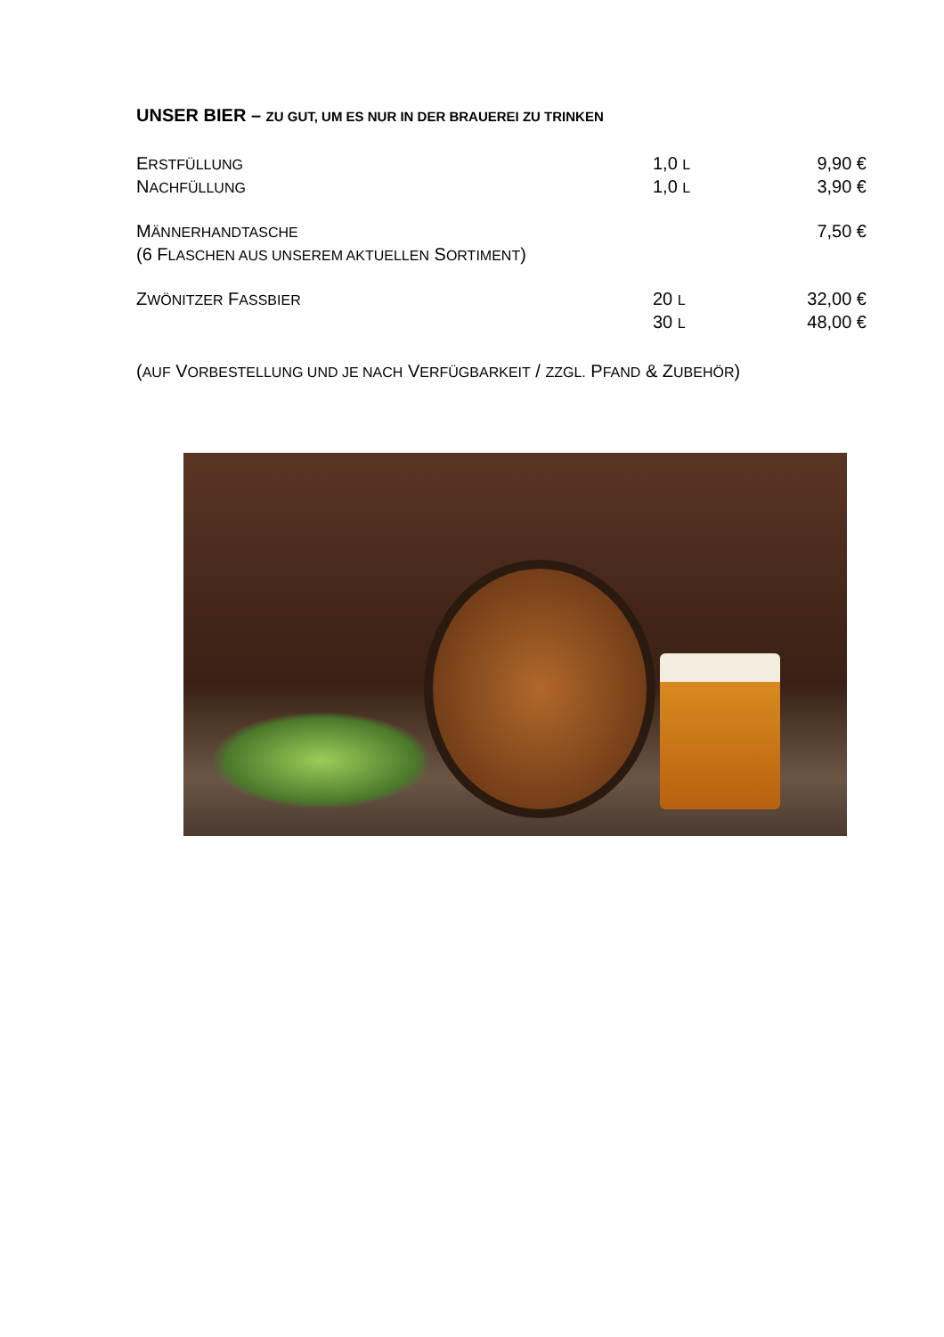UNSER BIER – ZU GUT, UM ES NUR IN DER BRAUEREI ZU TRINKEN
| E RSTFÜLLUNG | 1,0 L | 9,90 € |
| N ACHFÜLLUNG | 1,0 L | 3,90 € |
| M ÄNNERHANDTASCHE | | 7,50 € |
| (6 F LASCHEN AUS UNSEREM AKTUELLEN S ORTIMENT ) | | |
| Z WÖNITZER F ASSBIER | 20 L | 32,00 € |
| | 30 L | 48,00 € |
(AUF VORBESTELLUNG UND JE NACH VERFÜGBARKEIT / ZZGL. PFAND & ZUBEHÖR)